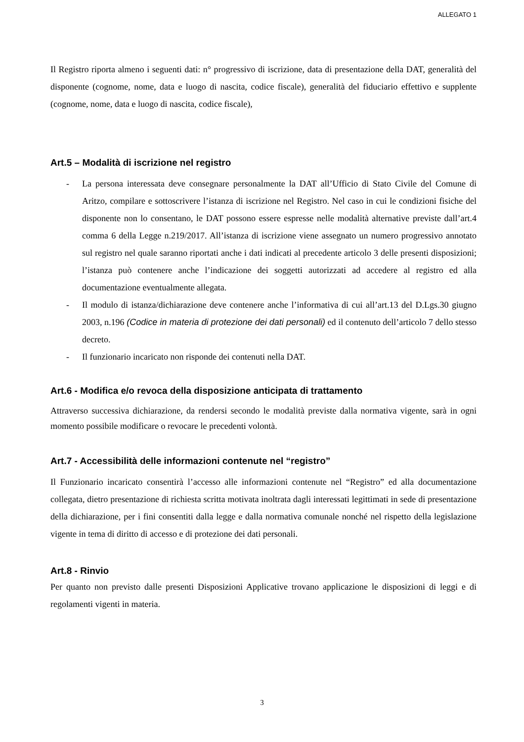ALLEGATO 1
Il Registro riporta almeno i seguenti dati: n° progressivo di iscrizione, data di presentazione della DAT, generalità del disponente (cognome, nome, data e luogo di nascita, codice fiscale), generalità del fiduciario effettivo e supplente (cognome, nome, data e luogo di nascita, codice fiscale),
Art.5 – Modalità di iscrizione nel registro
- La persona interessata deve consegnare personalmente la DAT all’Ufficio di Stato Civile del Comune di Aritzo, compilare e sottoscrivere l’istanza di iscrizione nel Registro. Nel caso in cui le condizioni fisiche del disponente non lo consentano, le DAT possono essere espresse nelle modalità alternative previste dall’art.4 comma 6 della Legge n.219/2017. All’istanza di iscrizione viene assegnato un numero progressivo annotato sul registro nel quale saranno riportati anche i dati indicati al precedente articolo 3 delle presenti disposizioni; l’istanza può contenere anche l’indicazione dei soggetti autorizzati ad accedere al registro ed alla documentazione eventualmente allegata.
- Il modulo di istanza/dichiarazione deve contenere anche l’informativa di cui all’art.13 del D.Lgs.30 giugno 2003, n.196 (Codice in materia di protezione dei dati personali) ed il contenuto dell’articolo 7 dello stesso decreto.
- Il funzionario incaricato non risponde dei contenuti nella DAT.
Art.6 - Modifica e/o revoca della disposizione anticipata di trattamento
Attraverso successiva dichiarazione, da rendersi secondo le modalità previste dalla normativa vigente, sarà in ogni momento possibile modificare o revocare le precedenti volontà.
Art.7 - Accessibilità delle informazioni contenute nel “registro”
Il Funzionario incaricato consentirà l’accesso alle informazioni contenute nel “Registro” ed alla documentazione collegata, dietro presentazione di richiesta scritta motivata inoltrata dagli interessati legittimati in sede di presentazione della dichiarazione, per i fini consentiti dalla legge e dalla normativa comunale nonché nel rispetto della legislazione vigente in tema di diritto di accesso e di protezione dei dati personali.
Art.8 - Rinvio
Per quanto non previsto dalle presenti Disposizioni Applicative trovano applicazione le disposizioni di leggi e di regolamenti vigenti in materia.
3